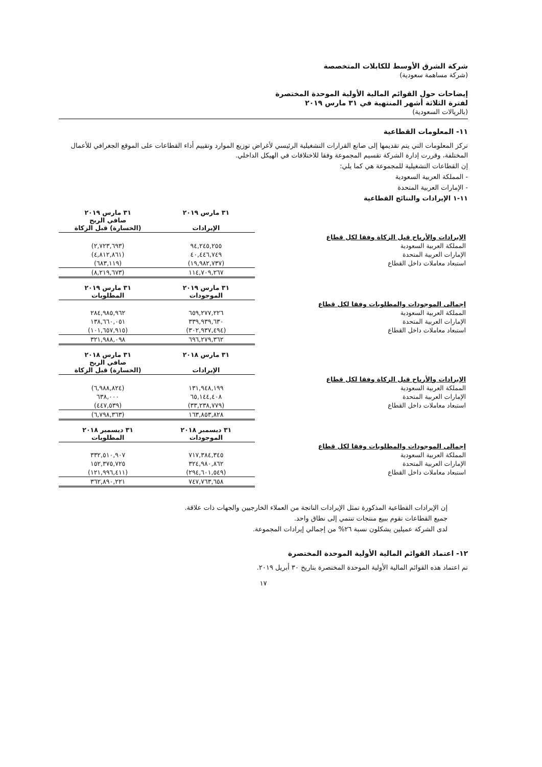شركة الشرق الأوسط للكابلات المتخصصة
(شركة مساهمة سعودية)
إيضاحات حول القوائم المالية الأولية الموحدة المختصرة
لفترة الثلاثة أشهر المنتهية في ٣١ مارس ٢٠١٩
(بالريالات السعودية)
١١- المعلومات القطاعية
تركز المعلومات التي يتم تقديمها إلى صانع القرارات التشغيلية الرئيسي لأغراض توزيع الموارد وتقييم أداء القطاعات على الموقع الجغرافي للأعمال المختلفة، وقررت إدارة الشركة تقسيم المجموعة وفقا للاختلافات في الهيكل الداخلي.
إن القطاعات التشغيلية للمجموعة هي كما يلي:
- المملكة العربية السعودية
- الإمارات العربية المتحدة
١١-١ الإيرادات والنتائج القطاعية
| | ٣١ مارس ٢٠١٩ الإيرادات | ٣١ مارس ٢٠١٩ صافي الربح (الخسارة) قبل الزكاة |
| الإيرادات والأرباح قبل الزكاة وفقا لكل قطاع | | |
| المملكة العربية السعودية | ٩٤,٢٤٥,٢٥٥ | (٢,٧٢٣,٦٩٣) |
| الإمارات العربية المتحدة | ٤٠,٤٤٦,٧٤٩ | (٤,٨١٢,٨٦١) |
| استبعاد معاملات داخل القطاع | (١٩,٩٨٢,٧٣٧) | (٦٨٣,١١٩) |
| | ١١٤,٧٠٩,٢٦٧ | (٨,٢١٩,٦٧٣) |
| | ٣١ مارس ٢٠١٩ الموجودات | ٣١ مارس ٢٠١٩ المطلوبات |
| إجمالي الموجودات والمطلوبات وفقا لكل قطاع | | |
| المملكة العربية السعودية | ٦٥٩,٢٧٧,٢٢٦ | ٢٨٤,٩٨٥,٩٦٢ |
| الإمارات العربية المتحدة | ٣٣٩,٩٣٩,٦٣٠ | ١٣٨,٦٦٠,٠٥١ |
| استبعاد معاملات داخل القطاع | (٣٠٢,٩٣٧,٤٩٤) | (١٠١,٦٥٧,٩١٥) |
| | ٦٩٦,٢٧٩,٣٦٢ | ٣٢١,٩٨٨,٠٩٨ |
| | ٣١ مارس ٢٠١٨ الإيرادات | ٣١ مارس ٢٠١٨ صافي الربح (الخسارة) قبل الزكاة |
| الإيرادات والأرباح قبل الزكاة وفقا لكل قطاع | | |
| المملكة العربية السعودية | ١٣١,٩٤٨,١٩٩ | (٦,٩٨٨,٨٢٤) |
| الإمارات العربية المتحدة | ٦٥,١٤٤,٤٠٨ | ٦٣٨,٠٠٠ |
| استبعاد معاملات داخل القطاع | (٣٣,٢٣٨,٧٧٩) | (٤٤٧,٥٣٩) |
| | ١٦٣,٨٥٣,٨٢٨ | (٦,٧٩٨,٣٦٣) |
| | ٣١ ديسمبر ٢٠١٨ الموجودات | ٣١ ديسمبر ٢٠١٨ المطلوبات |
| إجمالي الموجودات والمطلوبات وفقا لكل قطاع | | |
| المملكة العربية السعودية | ٧١٧,٣٨٤,٣٤٥ | ٣٣٢,٥١٠,٩٠٧ |
| الإمارات العربية المتحدة | ٣٢٤,٩٨٠,٨٦٢ | ١٥٢,٣٧٥,٧٢٥ |
| استبعاد معاملات داخل القطاع | (٢٩٤,٦٠١,٥٤٩) | (١٢١,٩٩٦,٤١١) |
| | ٧٤٧,٧٦٣,٦٥٨ | ٣٦٢,٨٩٠,٢٢١ |
إن الإيرادات القطاعية المذكورة تمثل الإيرادات الناتجة من العملاء الخارجيين والجهات ذات علاقة.
جميع القطاعات تقوم ببيع منتجات تنتمي إلى نطاق واحد.
لدى الشركة عميلين يشكلون نسبة ٢٦% من إجمالي إيرادات المجموعة.
١٢- اعتماد القوائم المالية الأولية الموحدة المختصرة
تم اعتماد هذه القوائم المالية الأولية الموحدة المختصرة بتاريخ ٣٠ أبريل ٢٠١٩.
١٧